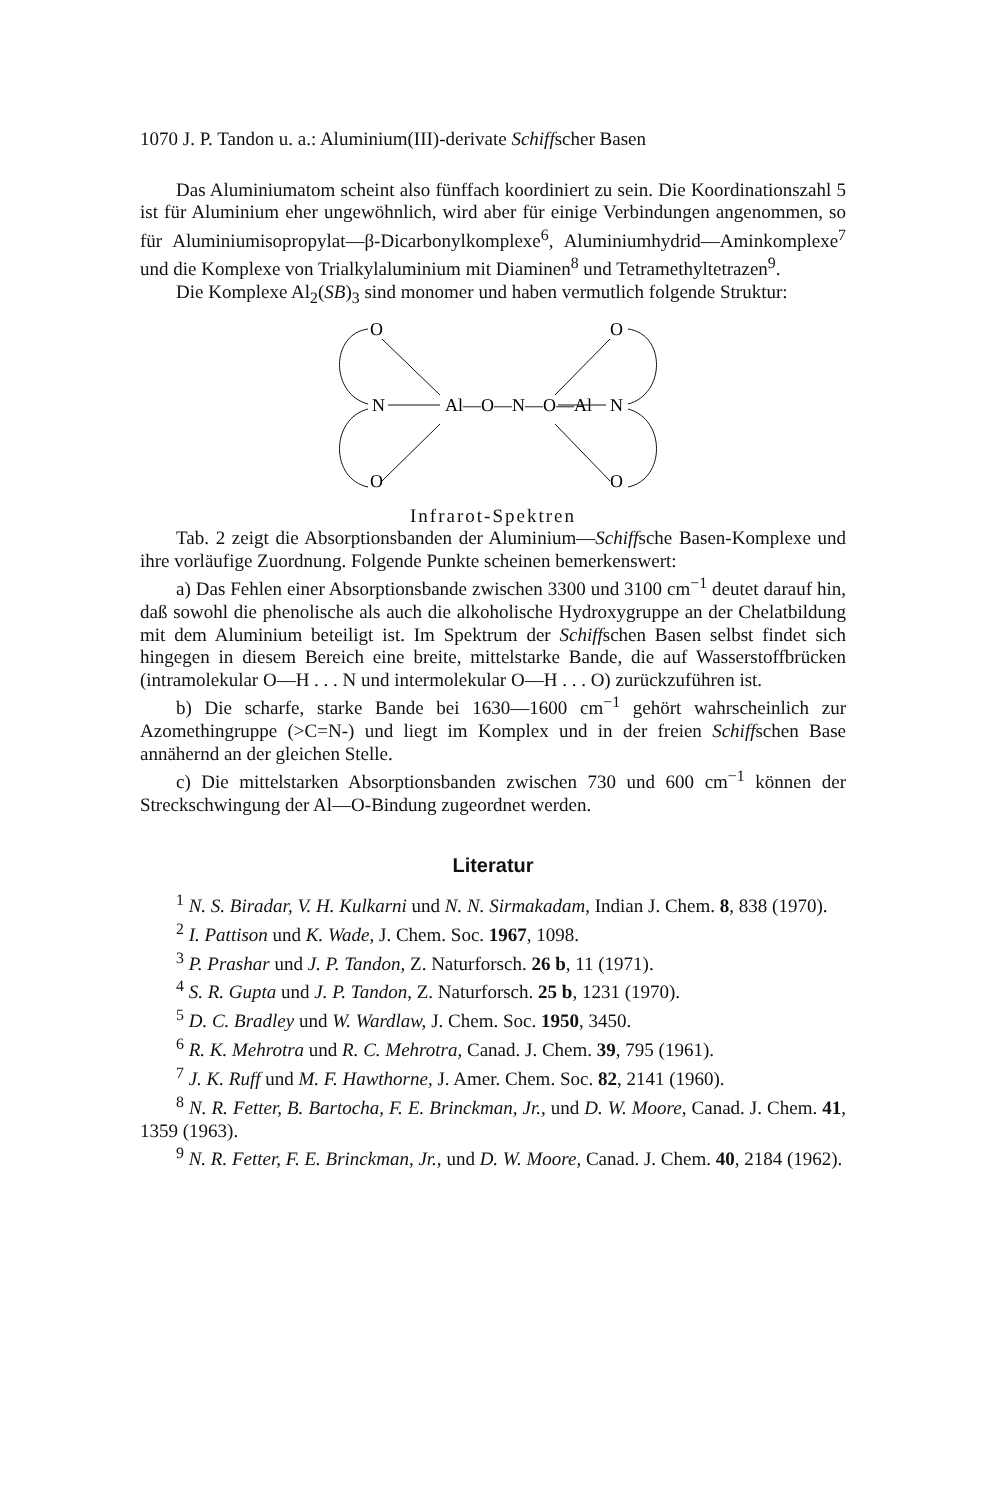1070 J. P. Tandon u. a.: Aluminium(III)-derivate Schiffscher Basen
Das Aluminiumatom scheint also fünffach koordiniert zu sein. Die Koordinationszahl 5 ist für Aluminium eher ungewöhnlich, wird aber für einige Verbindungen angenommen, so für Aluminiumisopropylat—β-Dicarbonylkomplexe<sup>6</sup>, Aluminiumhydrid—Aminkomplexe<sup>7</sup> und die Komplexe von Trialkylaluminium mit Diaminen<sup>8</sup> und Tetramethyltetrazen<sup>9</sup>.
Die Komplexe Al<sub>2</sub>(SB)<sub>3</sub> sind monomer und haben vermutlich folgende Struktur:
O
N
O
Al—O—N—O—Al
O
N
O
Infrarot-Spektren
Tab. 2 zeigt die Absorptionsbanden der Aluminium—Schiffsche Basen-Komplexe und ihre vorläufige Zuordnung. Folgende Punkte scheinen bemerkenswert:
a) Das Fehlen einer Absorptionsbande zwischen 3300 und 3100 cm<sup>−1</sup> deutet darauf hin, daß sowohl die phenolische als auch die alkoholische Hydroxygruppe an der Chelatbildung mit dem Aluminium beteiligt ist. Im Spektrum der Schiffschen Basen selbst findet sich hingegen in diesem Bereich eine breite, mittelstarke Bande, die auf Wasserstoffbrücken (intramolekular O—H . . . N und intermolekular O—H . . . O) zurückzuführen ist.
b) Die scharfe, starke Bande bei 1630—1600 cm<sup>−1</sup> gehört wahrscheinlich zur Azomethingruppe (>C=N-) und liegt im Komplex und in der freien Schiffschen Base annähernd an der gleichen Stelle.
c) Die mittelstarken Absorptionsbanden zwischen 730 und 600 cm<sup>−1</sup> können der Streckschwingung der Al—O-Bindung zugeordnet werden.
Literatur
<sup>1</sup> N. S. Biradar, V. H. Kulkarni und N. N. Sirmakadam, Indian J. Chem. 8, 838 (1970).
<sup>2</sup> I. Pattison und K. Wade, J. Chem. Soc. 1967, 1098.
<sup>3</sup> P. Prashar und J. P. Tandon, Z. Naturforsch. 26 b, 11 (1971).
<sup>4</sup> S. R. Gupta und J. P. Tandon, Z. Naturforsch. 25 b, 1231 (1970).
<sup>5</sup> D. C. Bradley und W. Wardlaw, J. Chem. Soc. 1950, 3450.
<sup>6</sup> R. K. Mehrotra und R. C. Mehrotra, Canad. J. Chem. 39, 795 (1961).
<sup>7</sup> J. K. Ruff und M. F. Hawthorne, J. Amer. Chem. Soc. 82, 2141 (1960).
<sup>8</sup> N. R. Fetter, B. Bartocha, F. E. Brinckman, Jr., und D. W. Moore, Canad. J. Chem. 41, 1359 (1963).
<sup>9</sup> N. R. Fetter, F. E. Brinckman, Jr., und D. W. Moore, Canad. J. Chem. 40, 2184 (1962).